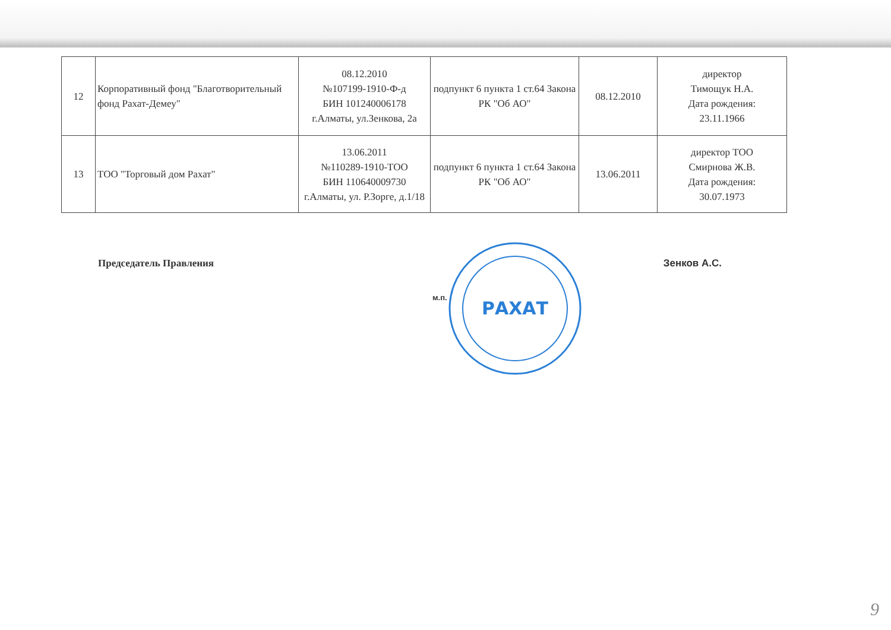| 12 | Корпоративный фонд "Благотворительный фонд Рахат-Демеу" | 08.12.2010 №107199-1910-Ф-д БИН 101240006178 г.Алматы, ул.Зенкова, 2а | подпункт 6 пункта 1 ст.64 Закона РК "Об АО" | 08.12.2010 | директор Тимощук Н.А. Дата рождения: 23.11.1966 |
| 13 | ТОО "Торговый дом Рахат" | 13.06.2011 №110289-1910-ТОО БИН 110640009730 г.Алматы, ул. Р.Зорге, д.1/18 | подпункт 6 пункта 1 ст.64 Закона РК "Об АО" | 13.06.2011 | директор ТОО Смирнова Ж.В. Дата рождения: 30.07.1973 |
Председатель Правления Зенков А.С.
м.п.
РАХАТ
9